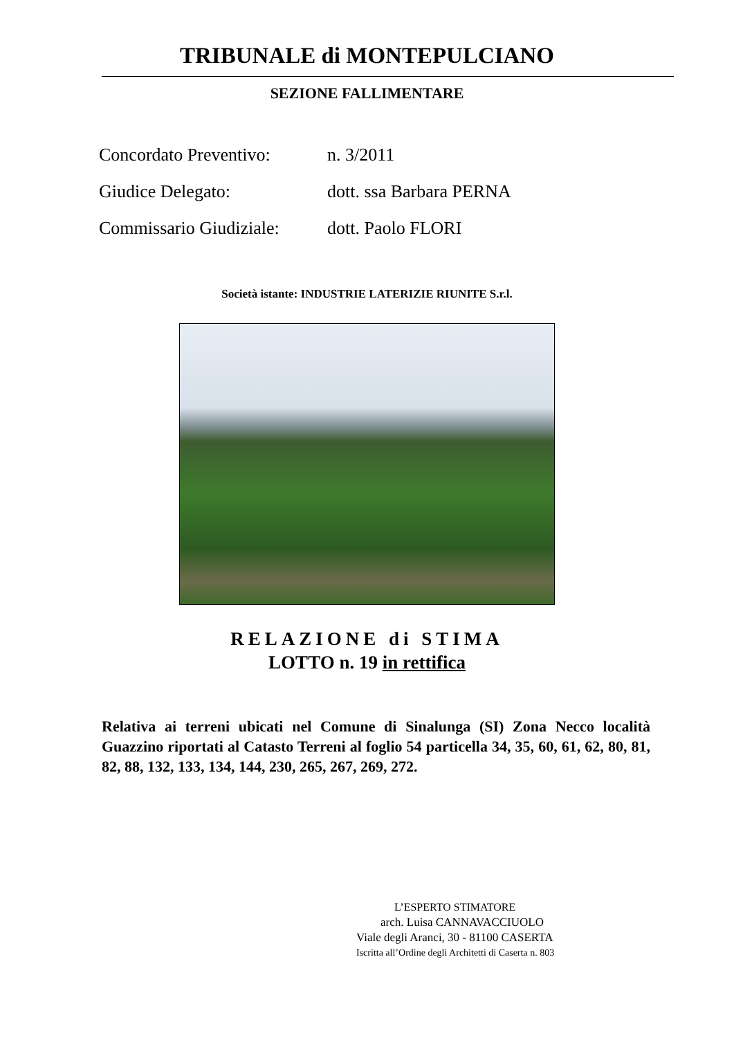TRIBUNALE di MONTEPULCIANO
SEZIONE FALLIMENTARE
| Concordato Preventivo: | n. 3/2011 |
| Giudice Delegato: | dott. ssa Barbara PERNA |
| Commissario Giudiziale: | dott. Paolo FLORI |
Società istante: INDUSTRIE LATERIZIE RIUNITE S.r.l.
RELAZIONE di STIMA
LOTTO n. 19 in rettifica
Relativa ai terreni ubicati nel Comune di Sinalunga (SI) Zona Necco località Guazzino riportati al Catasto Terreni al foglio 54 particella 34, 35, 60, 61, 62, 80, 81, 82, 88, 132, 133, 134, 144, 230, 265, 267, 269, 272.
L’ESPERTO STIMATORE
arch. Luisa CANNAVACCIUOLO
Viale degli Aranci, 30 - 81100 CASERTA
Iscritta all’Ordine degli Architetti di Caserta n. 803